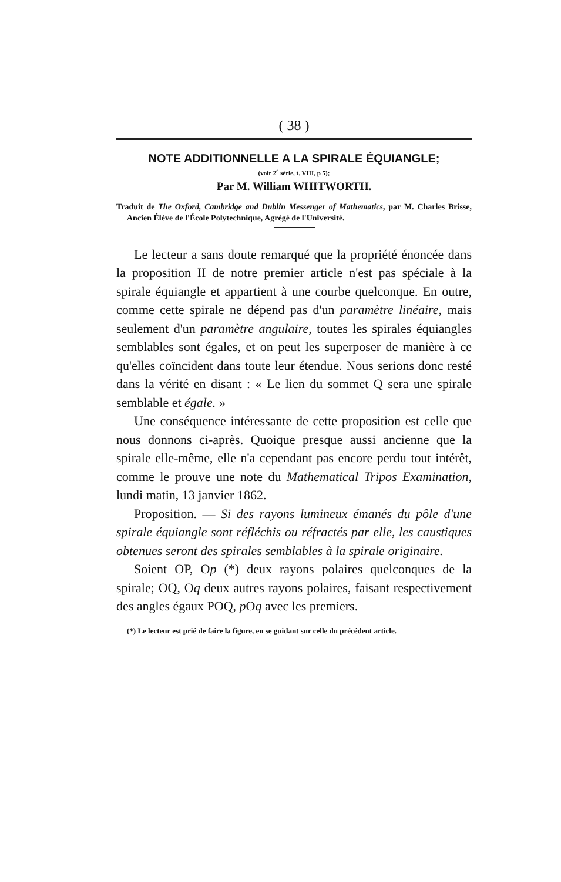( 38 )
NOTE ADDITIONNELLE A LA SPIRALE ÉQUIANGLE;
(voir 2<sup>e</sup> série, t. VIII, p 5);
Par M. William WHITWORTH.
Traduit de The Oxford, Cambridge and Dublin Messenger of Mathematics, par M. Charles Brisse, Ancien Élève de l'École Polytechnique, Agrégé de l'Université.
Le lecteur a sans doute remarqué que la propriété énoncée dans la proposition II de notre premier article n'est pas spéciale à la spirale équiangle et appartient à une courbe quelconque. En outre, comme cette spirale ne dépend pas d'un paramètre linéaire, mais seulement d'un paramètre angulaire, toutes les spirales équiangles semblables sont égales, et on peut les superposer de manière à ce qu'elles coïncident dans toute leur étendue. Nous serions donc resté dans la vérité en disant : « Le lien du sommet Q sera une spirale semblable et égale. »
Une conséquence intéressante de cette proposition est celle que nous donnons ci-après. Quoique presque aussi ancienne que la spirale elle-même, elle n'a cependant pas encore perdu tout intérêt, comme le prouve une note du Mathematical Tripos Examination, lundi matin, 13 janvier 1862.
Proposition. — Si des rayons lumineux émanés du pôle d'une spirale équiangle sont réfléchis ou réfractés par elle, les caustiques obtenues seront des spirales semblables à la spirale originaire.
Soient OP, Op (*) deux rayons polaires quelconques de la spirale; OQ, Oq deux autres rayons polaires, faisant respectivement des angles égaux POQ, p Oq avec les premiers.
(*) Le lecteur est prié de faire la figure, en se guidant sur celle du précédent article.